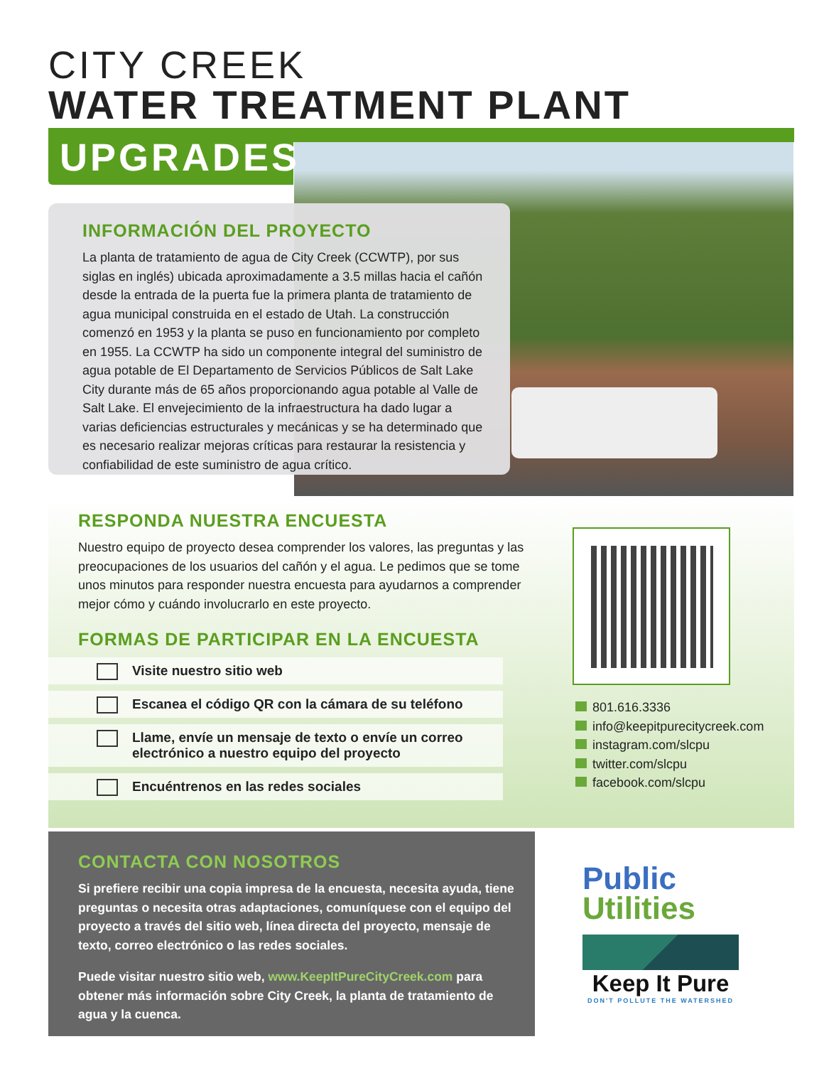CITY CREEK
WATER TREATMENT PLANT
UPGRADES
INFORMACIÓN DEL PROYECTO
La planta de tratamiento de agua de City Creek (CCWTP), por sus siglas en inglés) ubicada aproximadamente a 3.5 millas hacia el cañón desde la entrada de la puerta fue la primera planta de tratamiento de agua municipal construida en el estado de Utah. La construcción comenzó en 1953 y la planta se puso en funcionamiento por completo en 1955. La CCWTP ha sido un componente integral del suministro de agua potable de El Departamento de Servicios Públicos de Salt Lake City durante más de 65 años proporcionando agua potable al Valle de Salt Lake. El envejecimiento de la infraestructura ha dado lugar a varias deficiencias estructurales y mecánicas y se ha determinado que es necesario realizar mejoras críticas para restaurar la resistencia y confiabilidad de este suministro de agua crítico.
RESPONDA NUESTRA ENCUESTA
Nuestro equipo de proyecto desea comprender los valores, las preguntas y las preocupaciones de los usuarios del cañón y el agua. Le pedimos que se tome unos minutos para responder nuestra encuesta para ayudarnos a comprender mejor cómo y cuándo involucrarlo en este proyecto.
FORMAS DE PARTICIPAR EN LA ENCUESTA
Visite nuestro sitio web
Escanea el código QR con la cámara de su teléfono
Llame, envíe un mensaje de texto o envíe un correo
electrónico a nuestro equipo del proyecto
Encuéntrenos en las redes sociales
801.616.3336
info@keepitpurecitycreek.com
instagram.com/slcpu
twitter.com/slcpu
facebook.com/slcpu
CONTACTA CON NOSOTROS
Si prefiere recibir una copia impresa de la encuesta, necesita ayuda, tiene preguntas o necesita otras adaptaciones, comuníquese con el equipo del proyecto a través del sitio web, línea directa del proyecto, mensaje de texto, correo electrónico o las redes sociales.
Puede visitar nuestro sitio web, www.KeepItPureCityCreek.com para obtener más información sobre City Creek, la planta de tratamiento de agua y la cuenca.
Public
Utilities
Keep It Pure
DON'T POLLUTE THE WATERSHED